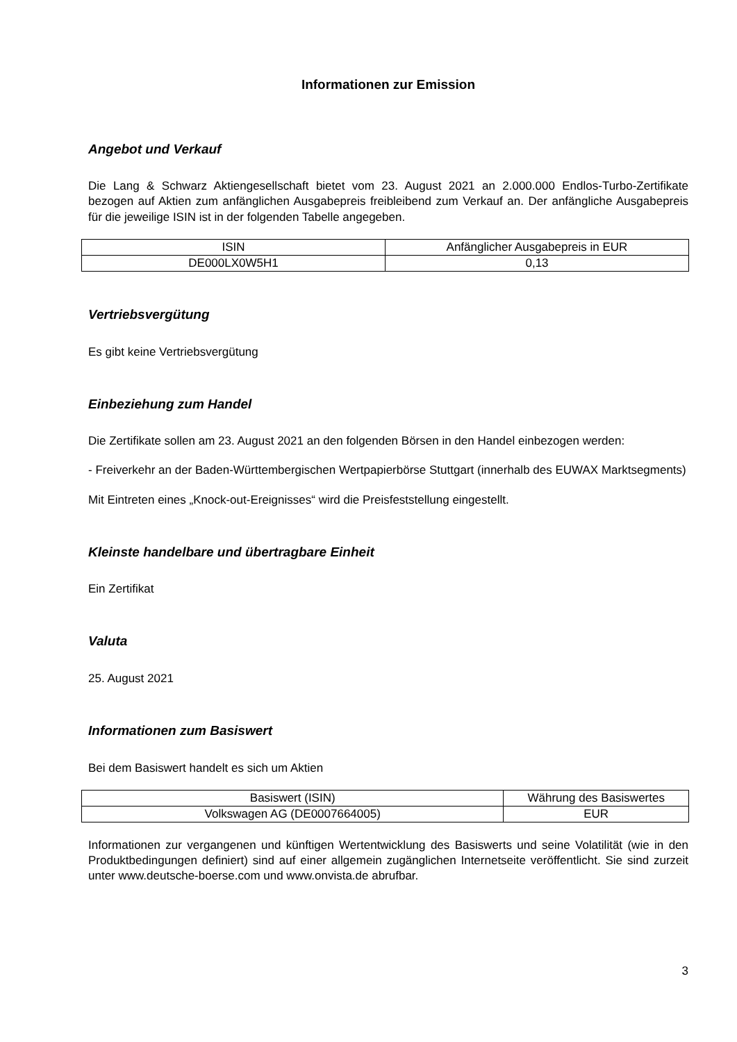Informationen zur Emission
Angebot und Verkauf
Die Lang & Schwarz Aktiengesellschaft bietet vom 23. August 2021 an 2.000.000 Endlos-Turbo-Zertifikate bezogen auf Aktien zum anfänglichen Ausgabepreis freibleibend zum Verkauf an. Der anfängliche Ausgabepreis für die jeweilige ISIN ist in der folgenden Tabelle angegeben.
| ISIN | Anfänglicher Ausgabepreis in EUR |
| DE000LX0W5H1 | 0,13 |
Vertriebsvergütung
Es gibt keine Vertriebsvergütung
Einbeziehung zum Handel
Die Zertifikate sollen am 23. August 2021 an den folgenden Börsen in den Handel einbezogen werden:
- Freiverkehr an der Baden-Württembergischen Wertpapierbörse Stuttgart (innerhalb des EUWAX Marktsegments)
Mit Eintreten eines „Knock-out-Ereignisses“ wird die Preisfeststellung eingestellt.
Kleinste handelbare und übertragbare Einheit
Ein Zertifikat
Valuta
25. August 2021
Informationen zum Basiswert
Bei dem Basiswert handelt es sich um Aktien
| Basiswert (ISIN) | Währung des Basiswertes |
| Volkswagen AG (DE0007664005) | EUR |
Informationen zur vergangenen und künftigen Wertentwicklung des Basiswerts und seine Volatilität (wie in den Produktbedingungen definiert) sind auf einer allgemein zugänglichen Internetseite veröffentlicht. Sie sind zurzeit unter www.deutsche-boerse.com und www.onvista.de abrufbar.
3